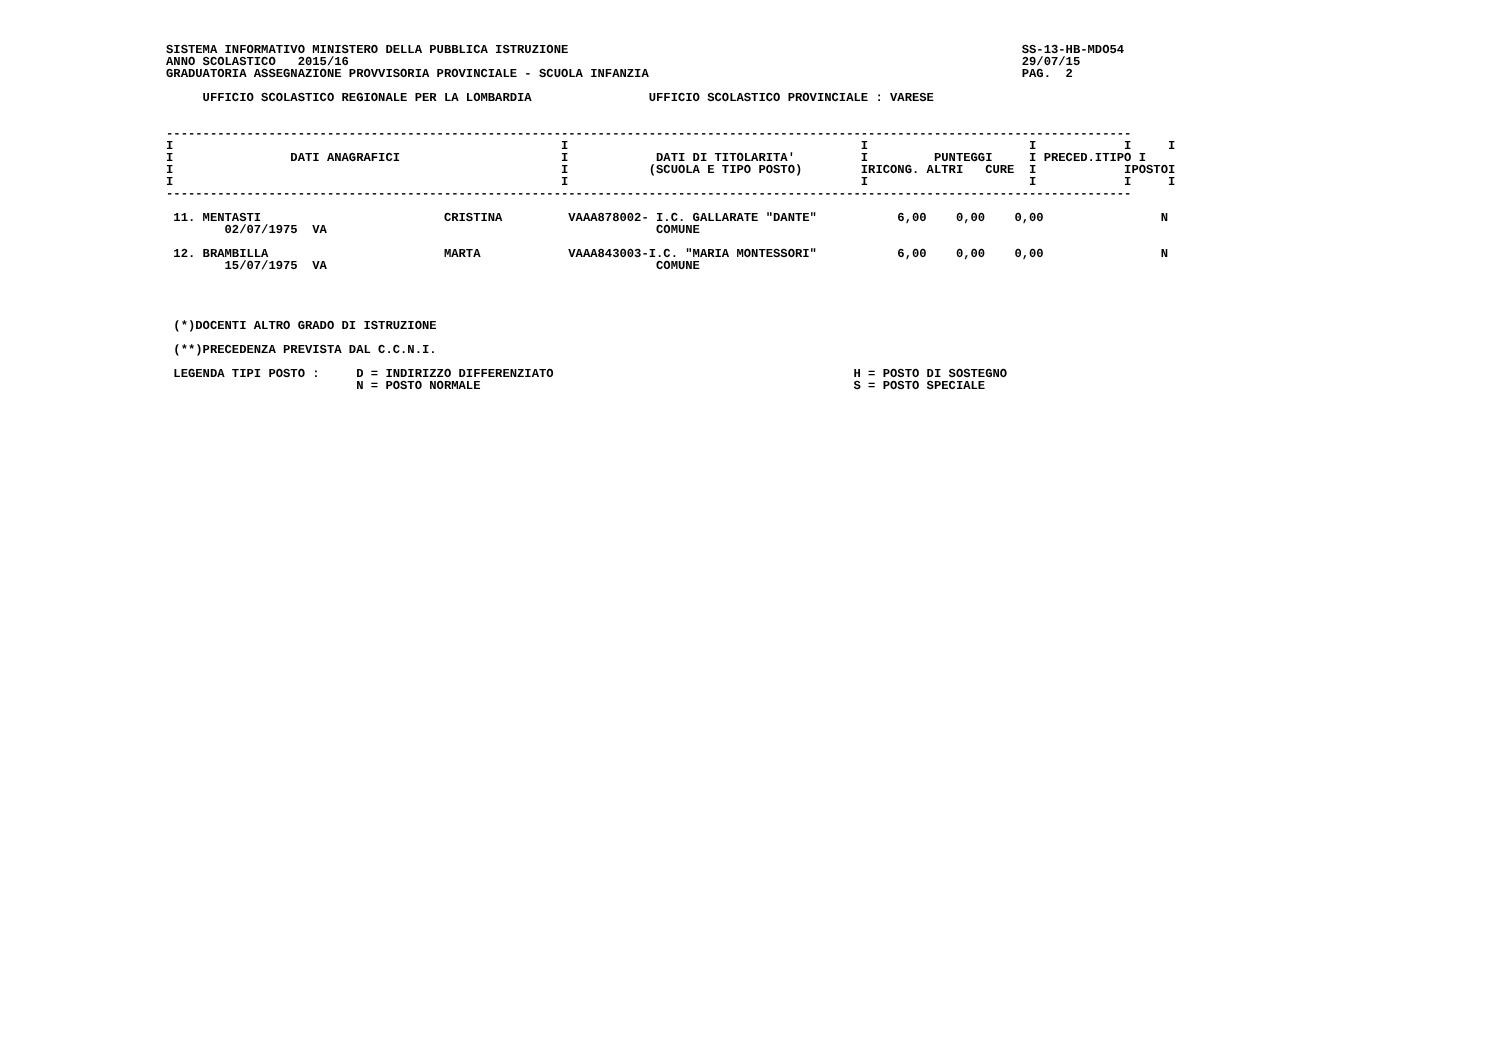SISTEMA INFORMATIVO MINISTERO DELLA PUBBLICA ISTRUZIONE                                                              SS-13-HB-MDO54
ANNO SCOLASTICO   2015/16                                                                                            29/07/15
GRADUATORIA ASSEGNAZIONE PROVVISORIA PROVINCIALE - SCUOLA INFANZIA                                                   PAG.  2

     UFFICIO SCOLASTICO REGIONALE PER LA LOMBARDIA                UFFICIO SCOLASTICO PROVINCIALE : VARESE


------------------------------------------------------------------------------------------------------------------------------------
I                                                     I                                        I                      I            I     I
I                DATI ANAGRAFICI                      I            DATI DI TITOLARITA'         I         PUNTEGGI     I PRECED.ITIPO I
I                                                     I           (SCUOLA E TIPO POSTO)        IRICONG. ALTRI   CURE  I            IPOSTOI
I                                                     I                                        I                      I            I     I
------------------------------------------------------------------------------------------------------------------------------------

 11. MENTASTI                         CRISTINA         VAAA878002- I.C. GALLARATE "DANTE"           6,00    0,00    0,00                N
        02/07/1975  VA                                             COMUNE

 12. BRAMBILLA                        MARTA            VAAA843003-I.C. "MARIA MONTESSORI"           6,00    0,00    0,00                N
        15/07/1975  VA                                             COMUNE




 (*)DOCENTI ALTRO GRADO DI ISTRUZIONE

 (**)PRECEDENZA PREVISTA DAL C.C.N.I.

 LEGENDA TIPI POSTO :     D = INDIRIZZO DIFFERENZIATO                                         H = POSTO DI SOSTEGNO
                          N = POSTO NORMALE                                                   S = POSTO SPECIALE